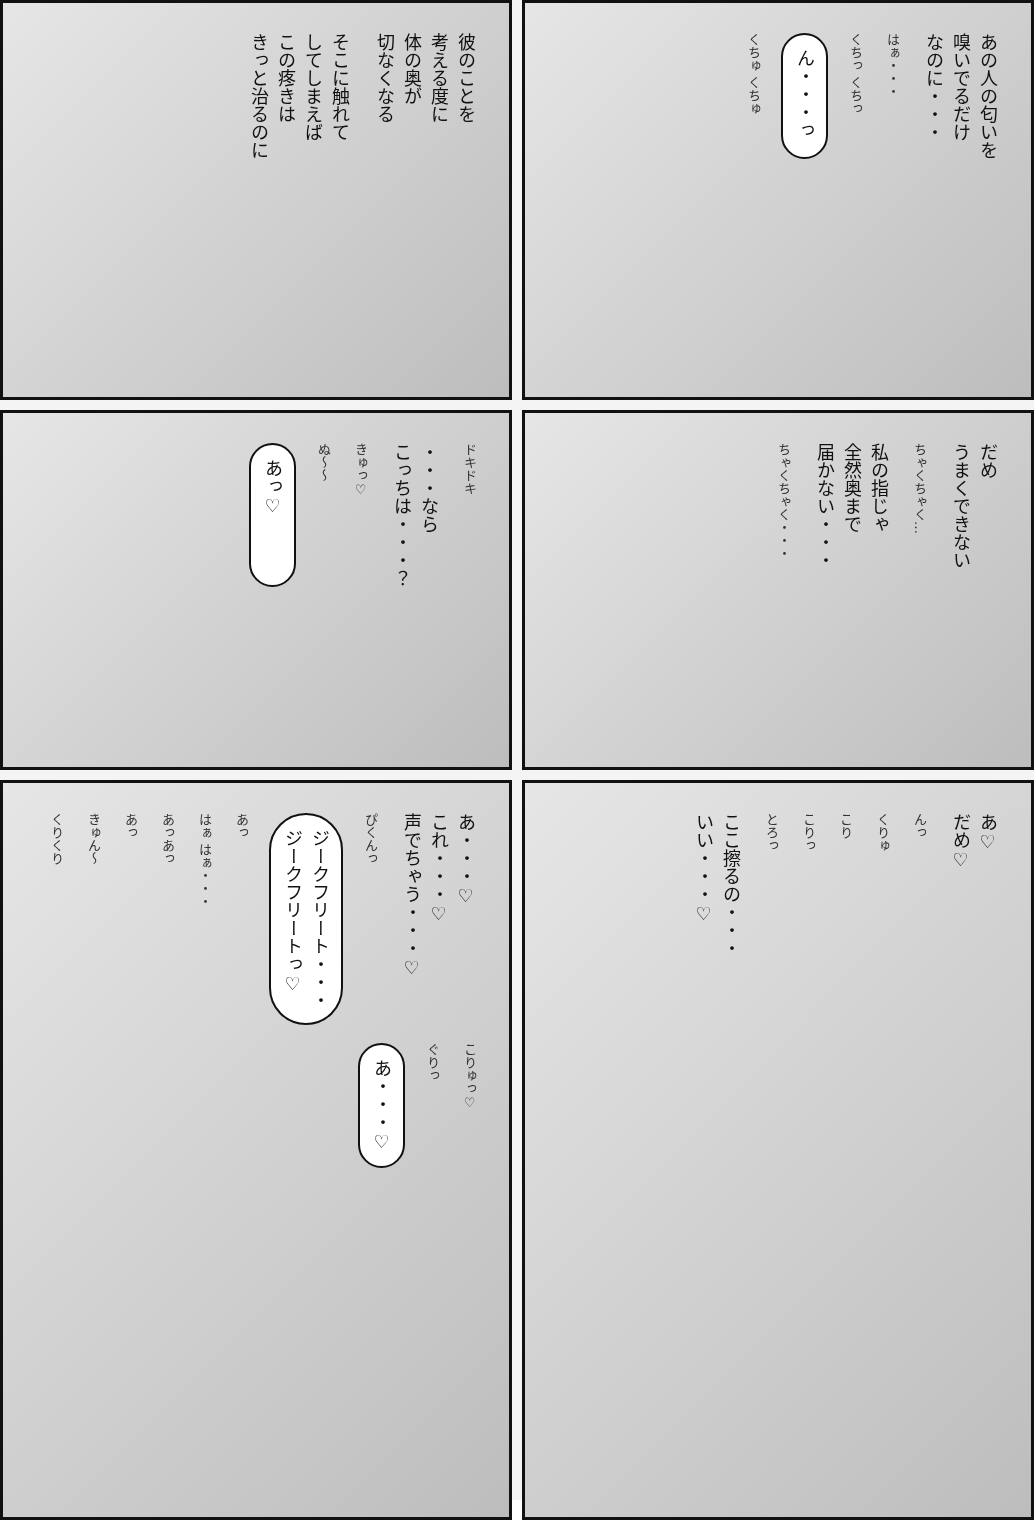あの人の匂いを
嗅いでるだけ
なのに・・・
はぁ・・・
くちっ くちっ
ん・・・っ
くちゅ くちゅ
彼のことを
考える度に
体の奥が
切なくなる
そこに触れて
してしまえば
この疼きは
きっと治るのに
だめ
うまくできない
ちゃくちゃく…
私の指じゃ
全然奥まで
届かない・・・
ちゃくちゃく・・・
ドキドキ
・・・なら
こっちは・・・？
きゅっ♡
ぬ〜〜
あっ♡
あ♡
だめ♡
んっ
くりゅ
こり
こりっ
とろっ
ここ擦るの・・・
いい・・・♡
あ・・・♡
これ・・・♡
声でちゃう・・・♡
ぴくんっ
ジークフリート・・・
ジークフリートっ♡
あっ
はぁ はぁ・・・
あっあっ
あっ
きゅん〜
くりくり
こりゅっ♡
ぐりっ
あ・・・♡